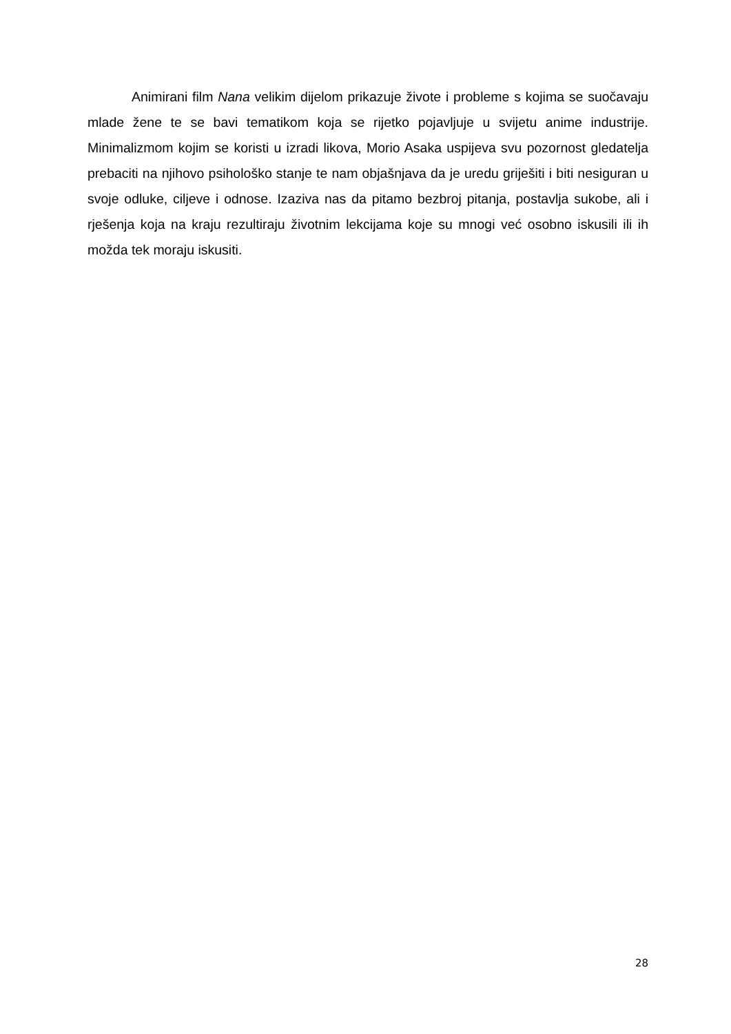Animirani film Nana velikim dijelom prikazuje živote i probleme s kojima se suočavaju mlade žene te se bavi tematikom koja se rijetko pojavljuje u svijetu anime industrije. Minimalizmom kojim se koristi u izradi likova, Morio Asaka uspijeva svu pozornost gledatelja prebaciti na njihovo psihološko stanje te nam objašnjava da je uredu griješiti i biti nesiguran u svoje odluke, ciljeve i odnose. Izaziva nas da pitamo bezbroj pitanja, postavlja sukobe, ali i rješenja koja na kraju rezultiraju životnim lekcijama koje su mnogi već osobno iskusili ili ih možda tek moraju iskusiti.
28